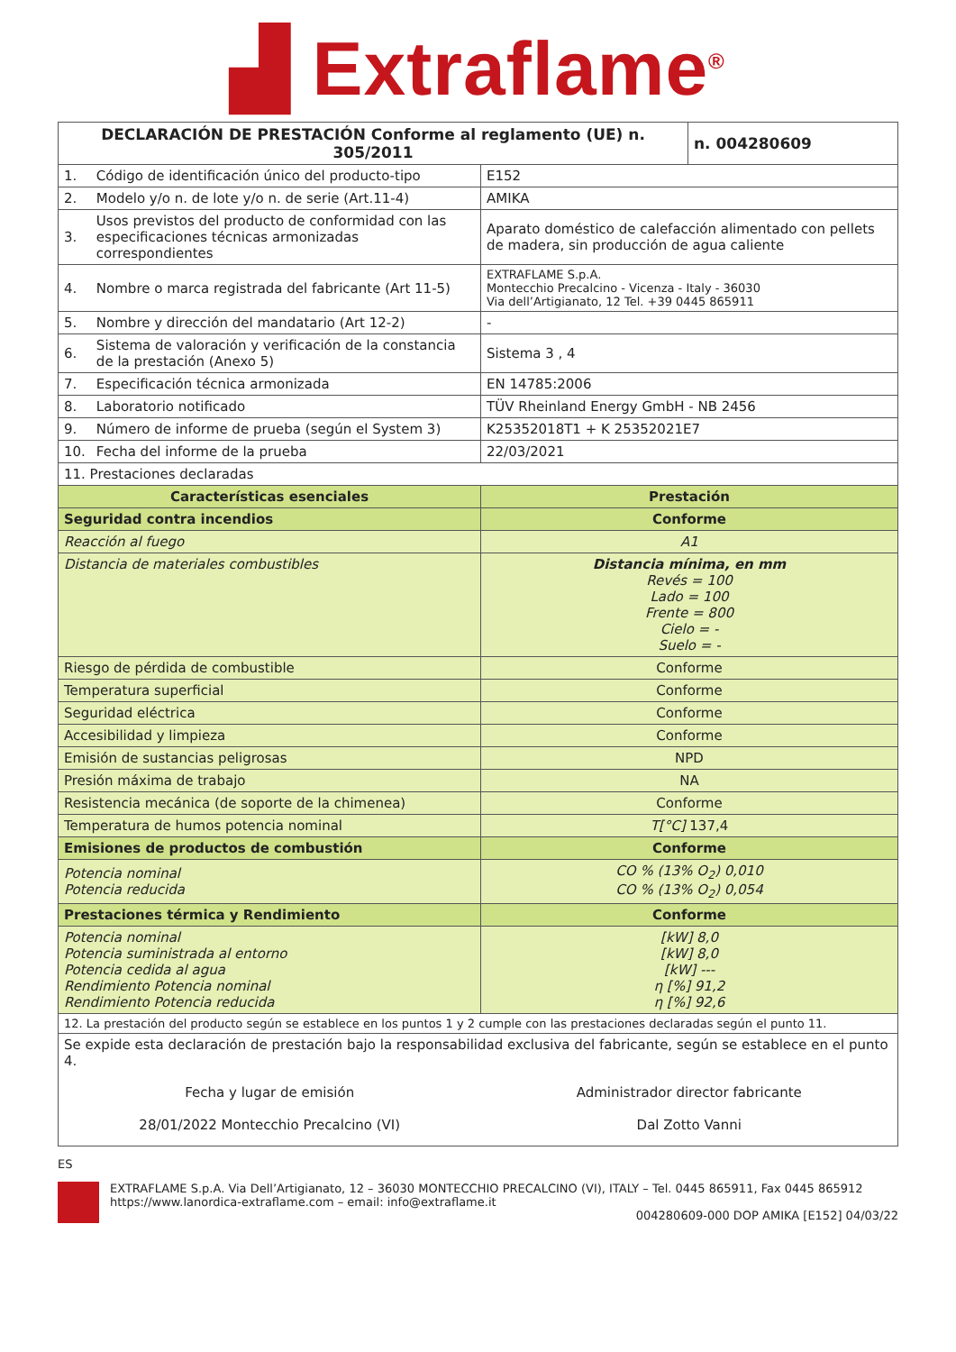▟ Extraflame<sup>®</sup>
| DECLARACIÓN DE PRESTACIÓN Conforme al reglamento (UE) n. 305/2011 | | | n. 004280609 |
| 1. | Código de identificación único del producto-tipo | E152 | |
| 2. | Modelo y/o n. de lote y/o n. de serie (Art.11-4) | AMIKA | |
| 3. | Usos previstos del producto de conformidad con las especificaciones técnicas armonizadas correspondientes | Aparato doméstico de calefacción alimentado con pellets de madera, sin producción de agua caliente | |
| 4. | Nombre o marca registrada del fabricante (Art 11-5) | EXTRAFLAME S.p.A. Montecchio Precalcino - Vicenza - Italy - 36030 Via dell’Artigianato, 12 Tel. +39 0445 865911 | |
| 5. | Nombre y dirección del mandatario (Art 12-2) | - | |
| 6. | Sistema de valoración y verificación de la constancia de la prestación (Anexo 5) | Sistema 3 , 4 | |
| 7. | Especificación técnica armonizada | EN 14785:2006 | |
| 8. | Laboratorio notificado | TÜV Rheinland Energy GmbH - NB 2456 | |
| 9. | Número de informe de prueba (según el System 3) | K25352018T1 + K 25352021E7 | |
| 10. | Fecha del informe de la prueba | 22/03/2021 | |
| 11. Prestaciones declaradas | | | |
| Características esenciales | | Prestación | |
| Seguridad contra incendios | | Conforme | |
| Reacción al fuego | | A1 | |
| Distancia de materiales combustibles | | Distancia mínima, en mm Revés = 100 Lado = 100 Frente = 800 Cielo = - Suelo = - | |
| Riesgo de pérdida de combustible | | Conforme | |
| Temperatura superficial | | Conforme | |
| Seguridad eléctrica | | Conforme | |
| Accesibilidad y limpieza | | Conforme | |
| Emisión de sustancias peligrosas | | NPD | |
| Presión máxima de trabajo | | NA | |
| Resistencia mecánica (de soporte de la chimenea) | | Conforme | |
| Temperatura de humos potencia nominal | | T[°C] 137,4 | |
| Emisiones de productos de combustión | | Conforme | |
| Potencia nominal Potencia reducida | | CO % (13% O<sub>2</sub>) 0,010 CO % (13% O<sub>2</sub>) 0,054 | |
| Prestaciones térmica y Rendimiento | | Conforme | |
| Potencia nominal Potencia suministrada al entorno Potencia cedida al agua Rendimiento Potencia nominal Rendimiento Potencia reducida | | [kW] 8,0 [kW] 8,0 [kW] --- η [%] 91,2 η [%] 92,6 | |
| 12. La prestación del producto según se establece en los puntos 1 y 2 cumple con las prestaciones declaradas según el punto 11. | | | |
| Se expide esta declaración de prestación bajo la responsabilidad exclusiva del fabricante, según se establece en el punto 4. | | | |
| Fecha y lugar de emisión 28/01/2022 Montecchio Precalcino (VI) | | Administrador director fabricante Dal Zotto Vanni | |
ES
EXTRAFLAME S.p.A. Via Dell’Artigianato, 12 – 36030 MONTECCHIO PRECALCINO (VI), ITALY – Tel. 0445 865911, Fax 0445 865912
https://www.lanordica-extraflame.com – email: info@extraflame.it
004280609-000 DOP AMIKA [E152] 04/03/22